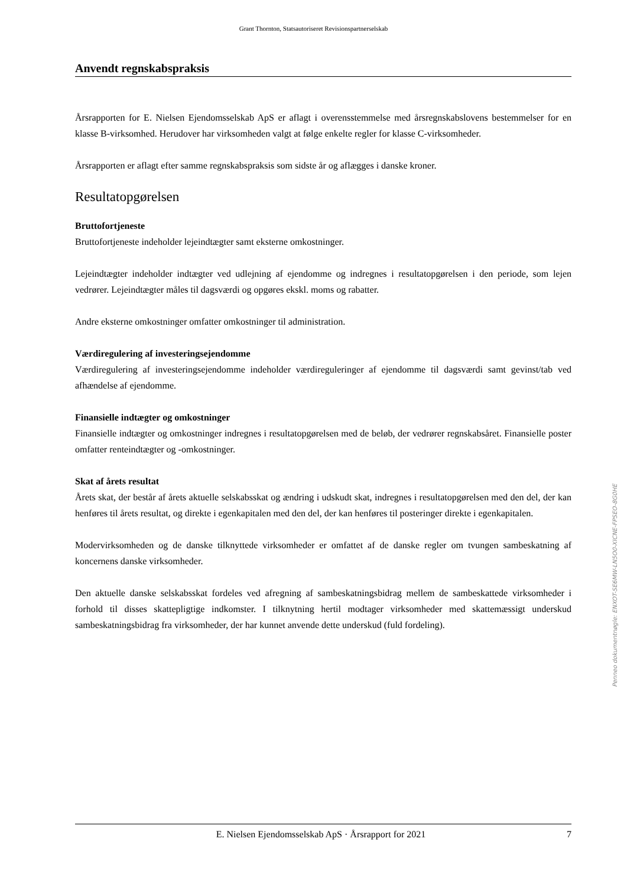Grant Thornton, Statsautoriseret Revisionspartnerselskab
Anvendt regnskabspraksis
Årsrapporten for E. Nielsen Ejendomsselskab ApS er aflagt i overensstemmelse med årsregnskabslovens bestemmelser for en klasse B-virksomhed. Herudover har virksomheden valgt at følge enkelte regler for klasse C-virksomheder.
Årsrapporten er aflagt efter samme regnskabspraksis som sidste år og aflægges i danske kroner.
Resultatopgørelsen
Bruttofortjeneste
Bruttofortjeneste indeholder lejeindtægter samt eksterne omkostninger.
Lejeindtægter indeholder indtægter ved udlejning af ejendomme og indregnes i resultatopgørelsen i den periode, som lejen vedrører. Lejeindtægter måles til dagsværdi og opgøres ekskl. moms og rabatter.
Andre eksterne omkostninger omfatter omkostninger til administration.
Værdiregulering af investeringsejendomme
Værdiregulering af investeringsejendomme indeholder værdireguleringer af ejendomme til dagsværdi samt gevinst/tab ved afhændelse af ejendomme.
Finansielle indtægter og omkostninger
Finansielle indtægter og omkostninger indregnes i resultatopgørelsen med de beløb, der vedrører regnskabsåret. Finansielle poster omfatter renteindtægter og -omkostninger.
Skat af årets resultat
Årets skat, der består af årets aktuelle selskabsskat og ændring i udskudt skat, indregnes i resultatopgørelsen med den del, der kan henføres til årets resultat, og direkte i egenkapitalen med den del, der kan henføres til posteringer direkte i egenkapitalen.
Modervirksomheden og de danske tilknyttede virksomheder er omfattet af de danske regler om tvungen sambeskatning af koncernens danske virksomheder.
Den aktuelle danske selskabsskat fordeles ved afregning af sambeskatningsbidrag mellem de sambeskattede virksomheder i forhold til disses skattepligtige indkomster. I tilknytning hertil modtager virksomheder med skattemæssigt underskud sambeskatningsbidrag fra virksomheder, der har kunnet anvende dette underskud (fuld fordeling).
Penneo dokumentnøgle: ENXOT-SE6MW-LN5O0-XICNE-FPSEO-8G0HE
E. Nielsen Ejendomsselskab ApS · Årsrapport for 2021 7